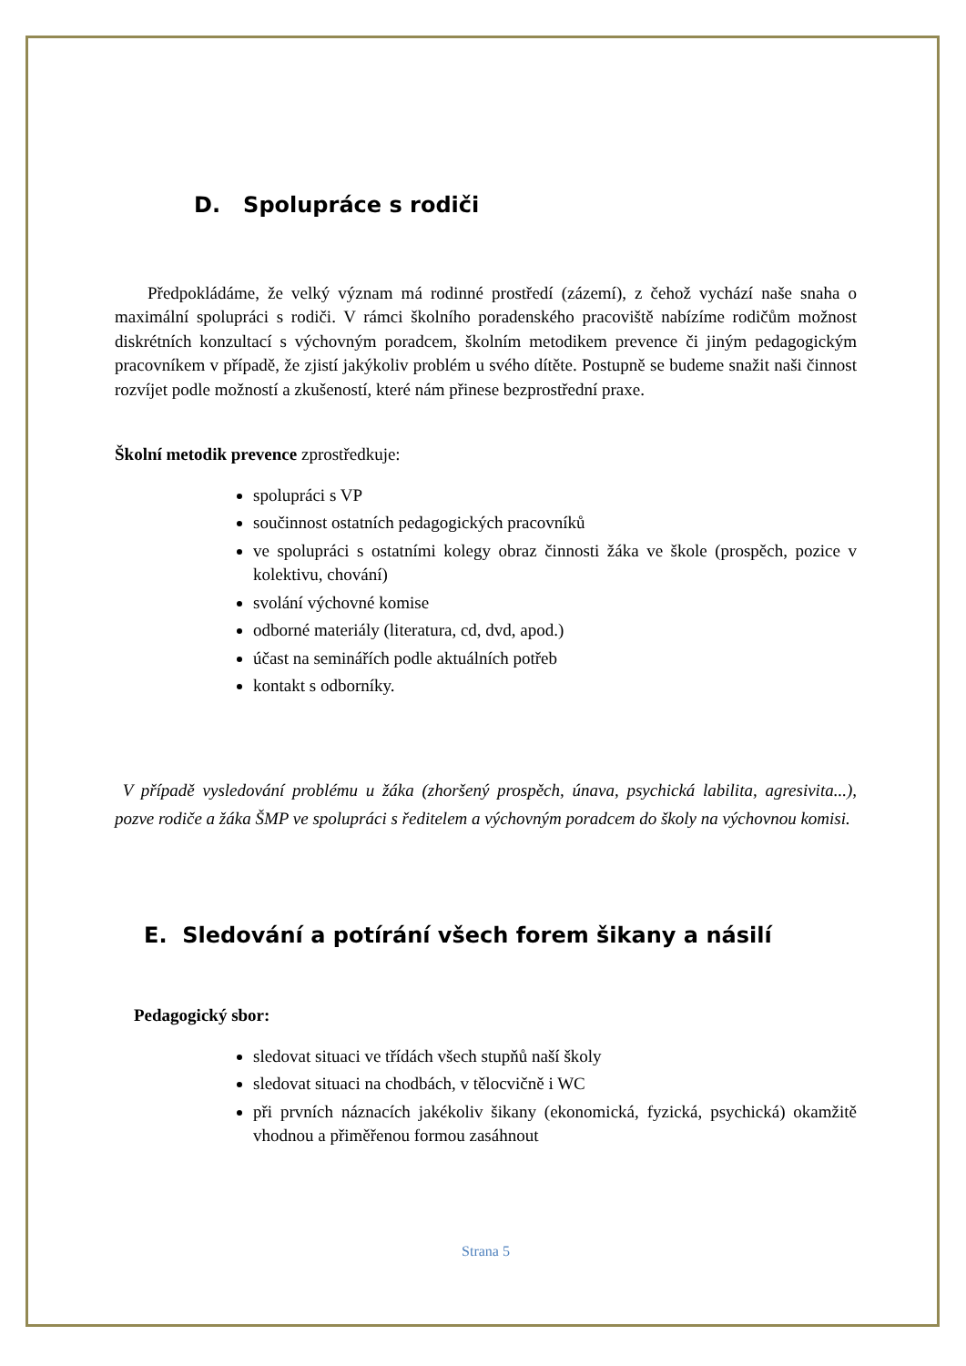D. Spolupráce s rodiči
Předpokládáme, že velký význam má rodinné prostředí (zázemí), z čehož vychází naše snaha o maximální spolupráci s rodiči. V rámci školního poradenského pracoviště nabízíme rodičům možnost diskrétních konzultací s výchovným poradcem, školním metodikem prevence či jiným pedagogickým pracovníkem v případě, že zjistí jakýkoliv problém u svého dítěte. Postupně se budeme snažit naši činnost rozvíjet podle možností a zkušeností, které nám přinese bezprostřední praxe.
Školní metodik prevence zprostředkuje:
spolupráci s VP
součinnost ostatních pedagogických pracovníků
ve spolupráci s ostatními kolegy obraz činnosti žáka ve škole (prospěch, pozice v kolektivu, chování)
svolání výchovné komise
odborné materiály (literatura, cd, dvd, apod.)
účast na seminářích podle aktuálních potřeb
kontakt s odborníky.
V případě vysledování problému u žáka (zhoršený prospěch, únava, psychická labilita, agresivita...), pozve rodiče a žáka ŠMP ve spolupráci s ředitelem a výchovným poradcem do školy na výchovnou komisi.
E. Sledování a potírání všech forem šikany a násilí
Pedagogický sbor:
sledovat situaci ve třídách všech stupňů naší školy
sledovat situaci na chodbách, v tělocvičně i WC
při prvních náznacích jakékoliv šikany (ekonomická, fyzická, psychická) okamžitě vhodnou a přiměřenou formou zasáhnout
Strana 5